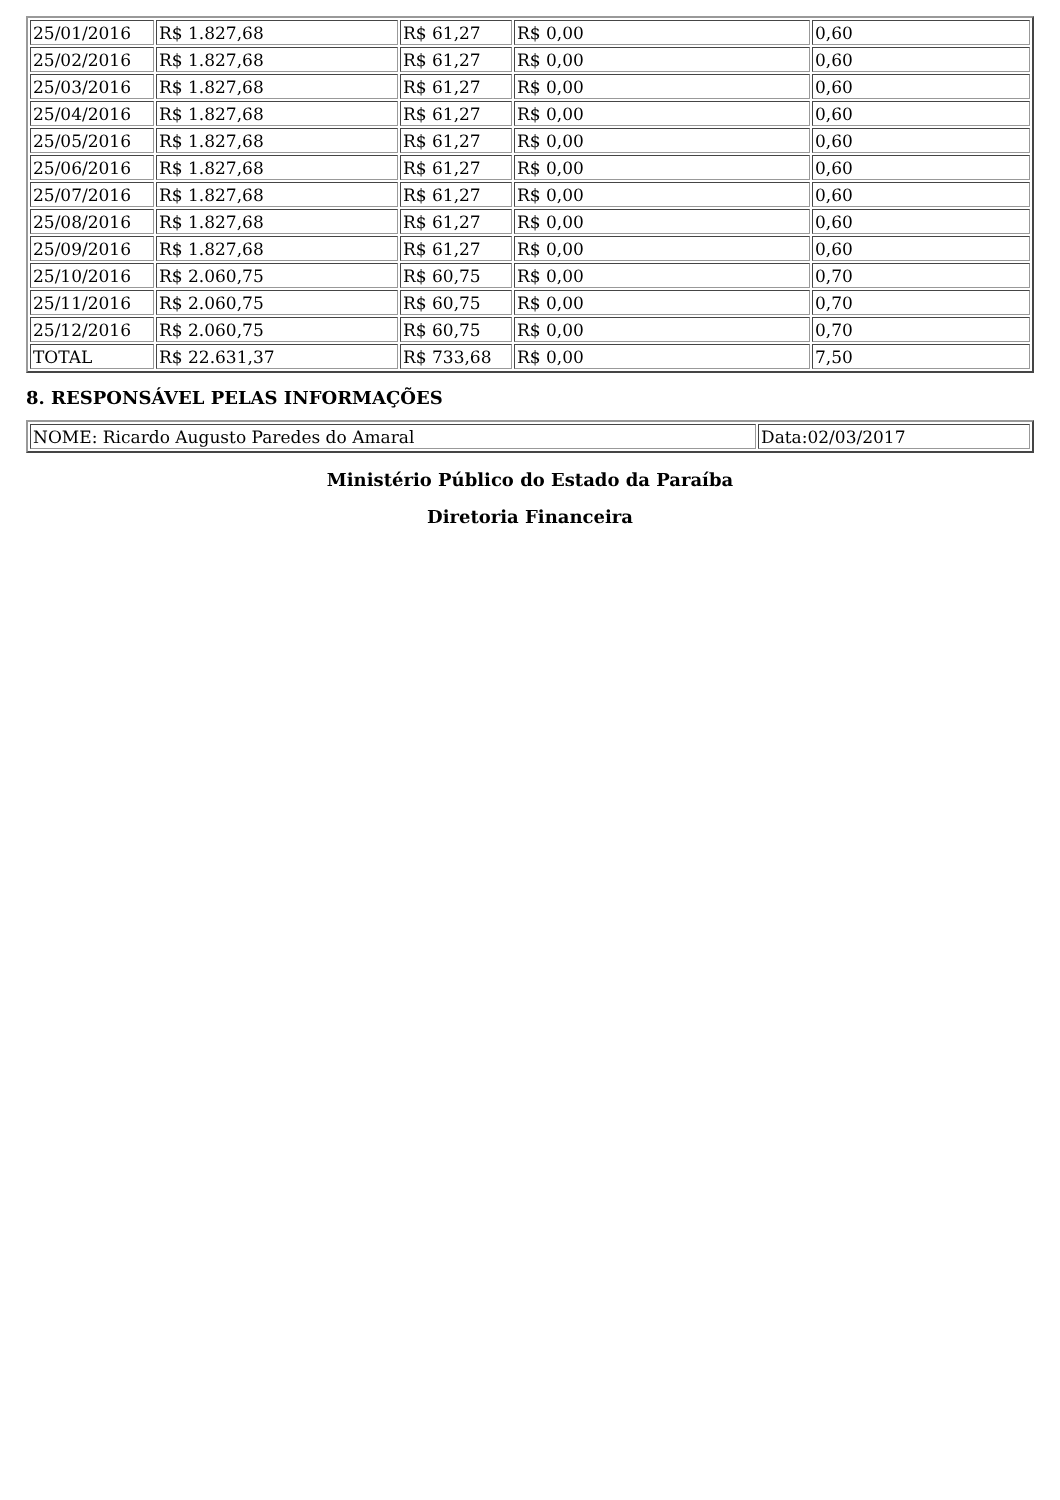| 25/01/2016 | R$ 1.827,68 | R$ 61,27 | R$ 0,00 | 0,60 |
| 25/02/2016 | R$ 1.827,68 | R$ 61,27 | R$ 0,00 | 0,60 |
| 25/03/2016 | R$ 1.827,68 | R$ 61,27 | R$ 0,00 | 0,60 |
| 25/04/2016 | R$ 1.827,68 | R$ 61,27 | R$ 0,00 | 0,60 |
| 25/05/2016 | R$ 1.827,68 | R$ 61,27 | R$ 0,00 | 0,60 |
| 25/06/2016 | R$ 1.827,68 | R$ 61,27 | R$ 0,00 | 0,60 |
| 25/07/2016 | R$ 1.827,68 | R$ 61,27 | R$ 0,00 | 0,60 |
| 25/08/2016 | R$ 1.827,68 | R$ 61,27 | R$ 0,00 | 0,60 |
| 25/09/2016 | R$ 1.827,68 | R$ 61,27 | R$ 0,00 | 0,60 |
| 25/10/2016 | R$ 2.060,75 | R$ 60,75 | R$ 0,00 | 0,70 |
| 25/11/2016 | R$ 2.060,75 | R$ 60,75 | R$ 0,00 | 0,70 |
| 25/12/2016 | R$ 2.060,75 | R$ 60,75 | R$ 0,00 | 0,70 |
| TOTAL | R$ 22.631,37 | R$ 733,68 | R$ 0,00 | 7,50 |
8. RESPONSÁVEL PELAS INFORMAÇÕES
| NOME: Ricardo Augusto Paredes do Amaral | Data:02/03/2017 |
Ministério Público do Estado da Paraíba
Diretoria Financeira